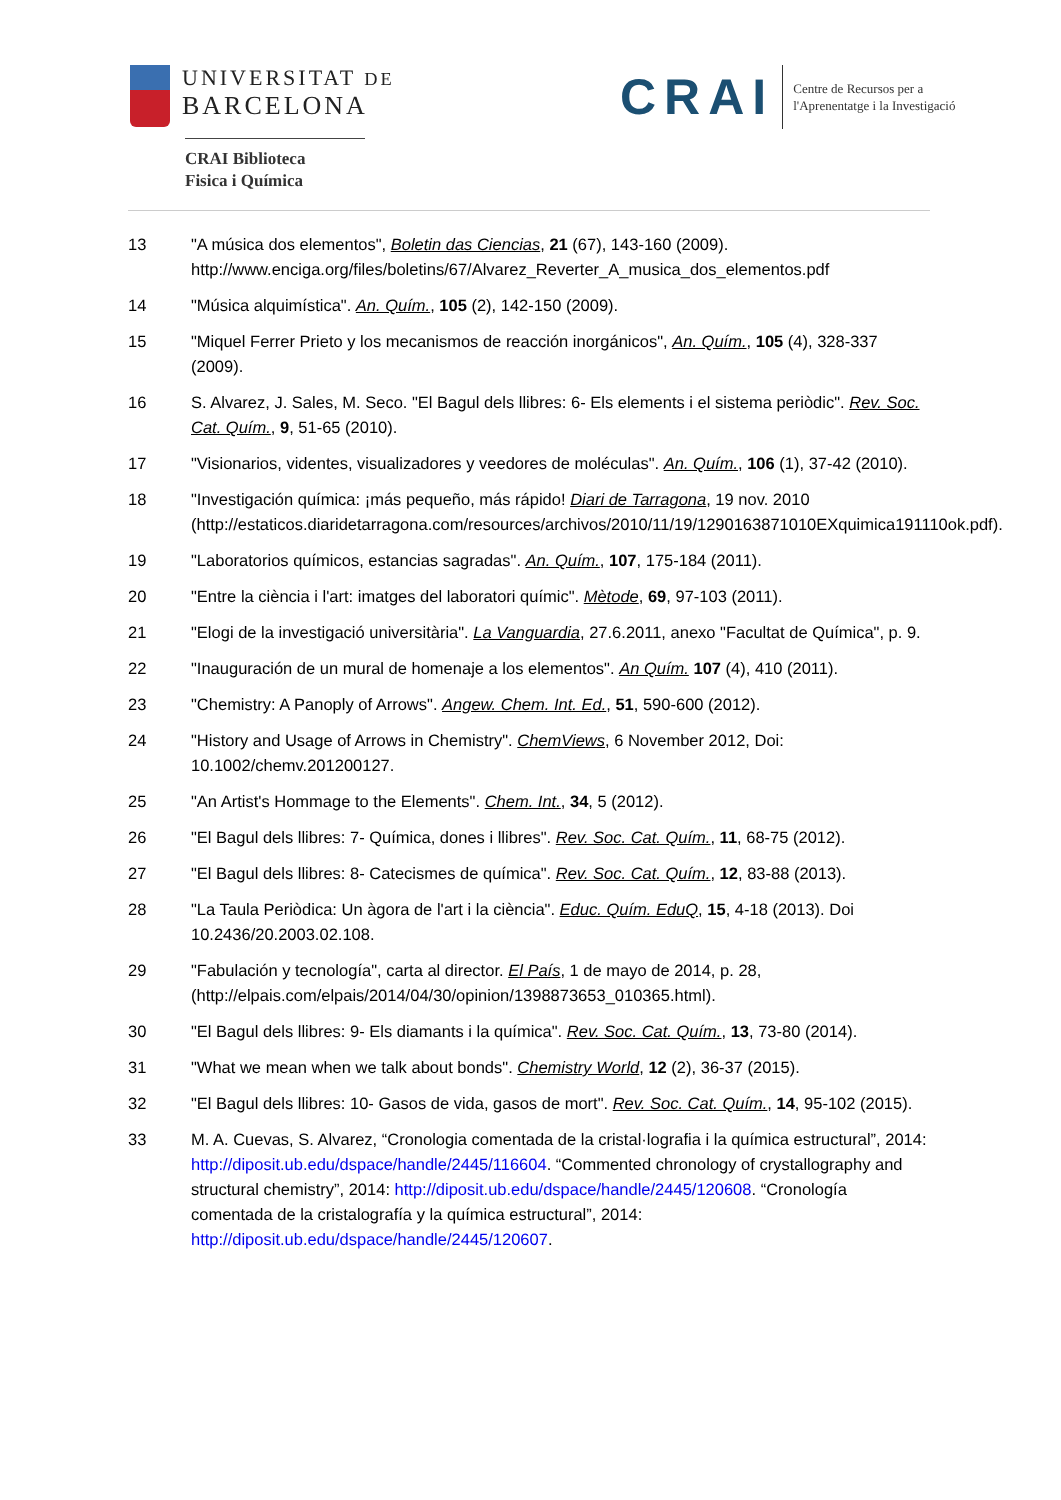UNIVERSITAT DE
BARCELONA
CRAI Biblioteca
Fisica i Química
CRAI
Centre de Recursos per a
l'Aprenentatge i la Investigació
13 "A música dos elementos", Boletin das Ciencias, 21 (67), 143-160 (2009). http://www.enciga.org/files/boletins/67/Alvarez_Reverter_A_musica_dos_elementos.pdf
14 "Música alquimística". An. Quím., 105 (2), 142-150 (2009).
15 "Miquel Ferrer Prieto y los mecanismos de reacción inorgánicos", An. Quím., 105 (4), 328-337 (2009).
16 S. Alvarez, J. Sales, M. Seco. "El Bagul dels llibres: 6- Els elements i el sistema periòdic". Rev. Soc. Cat. Quím., 9, 51-65 (2010).
17 "Visionarios, videntes, visualizadores y veedores de moléculas". An. Quím., 106 (1), 37-42 (2010).
18 "Investigación química: ¡más pequeño, más rápido! Diari de Tarragona, 19 nov. 2010 (http://estaticos.diaridetarragona.com/resources/archivos/2010/11/19/1290163871010EXquimica191110ok.pdf).
19 "Laboratorios químicos, estancias sagradas". An. Quím., 107, 175-184 (2011).
20 "Entre la ciència i l'art: imatges del laboratori químic". Mètode, 69, 97-103 (2011).
21 "Elogi de la investigació universitària". La Vanguardia, 27.6.2011, anexo "Facultat de Química", p. 9.
22 "Inauguración de un mural de homenaje a los elementos". An Quím. 107 (4), 410 (2011).
23 "Chemistry: A Panoply of Arrows". Angew. Chem. Int. Ed., 51, 590-600 (2012).
24 "History and Usage of Arrows in Chemistry". ChemViews, 6 November 2012, Doi: 10.1002/chemv.201200127.
25 "An Artist's Hommage to the Elements". Chem. Int., 34, 5 (2012).
26 "El Bagul dels llibres: 7- Química, dones i llibres". Rev. Soc. Cat. Quím., 11, 68-75 (2012).
27 "El Bagul dels llibres: 8- Catecismes de química". Rev. Soc. Cat. Quím., 12, 83-88 (2013).
28 "La Taula Periòdica: Un àgora de l'art i la ciència". Educ. Quím. EduQ, 15, 4-18 (2013). Doi 10.2436/20.2003.02.108.
29 "Fabulación y tecnología", carta al director. El País, 1 de mayo de 2014, p. 28, (http://elpais.com/elpais/2014/04/30/opinion/1398873653_010365.html).
30 "El Bagul dels llibres: 9- Els diamants i la química". Rev. Soc. Cat. Quím., 13, 73-80 (2014).
31 "What we mean when we talk about bonds". Chemistry World, 12 (2), 36-37 (2015).
32 "El Bagul dels llibres: 10- Gasos de vida, gasos de mort". Rev. Soc. Cat. Quím., 14, 95-102 (2015).
33 M. A. Cuevas, S. Alvarez, “Cronologia comentada de la cristal·lografia i la química estructural”, 2014: http://diposit.ub.edu/dspace/handle/2445/116604. “Commented chronology of crystallography and structural chemistry”, 2014: http://diposit.ub.edu/dspace/handle/2445/120608. “Cronología comentada de la cristalografía y la química estructural”, 2014: http://diposit.ub.edu/dspace/handle/2445/120607.